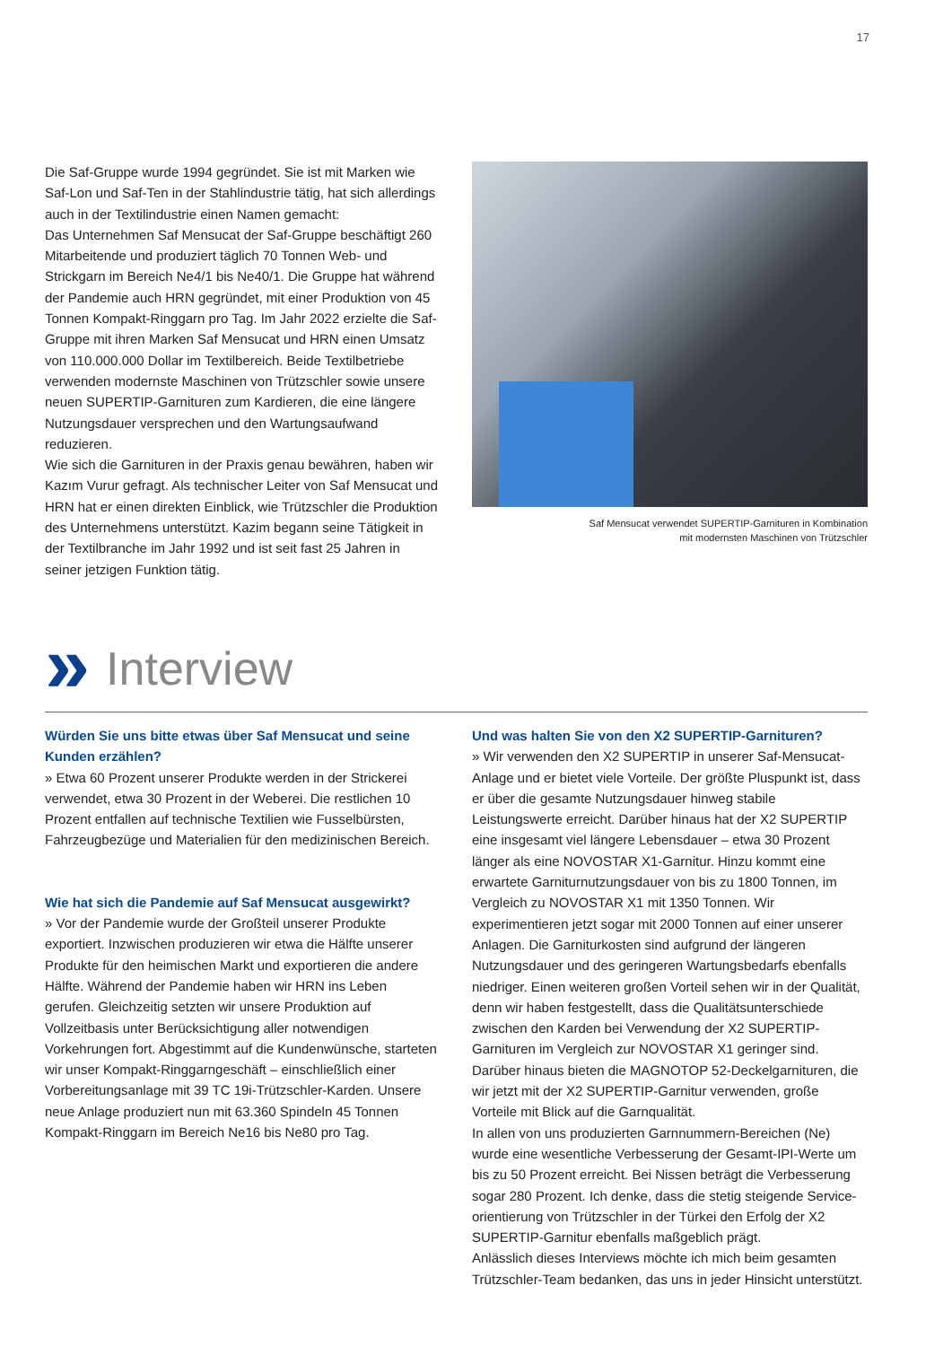17
Die Saf-Gruppe wurde 1994 gegründet. Sie ist mit Marken wie Saf-Lon und Saf-Ten in der Stahlindustrie tätig, hat sich allerdings auch in der Textilindustrie einen Namen gemacht:
Das Unternehmen Saf Mensucat der Saf-Gruppe beschäftigt 260 Mitarbeitende und produziert täglich 70 Tonnen Web- und Strickgarn im Bereich Ne4/1 bis Ne40/1. Die Gruppe hat während der Pandemie auch HRN gegründet, mit einer Produktion von 45 Tonnen Kompakt-Ringgarn pro Tag. Im Jahr 2022 erzielte die Saf-Gruppe mit ihren Marken Saf Mensucat und HRN einen Umsatz von 110.000.000 Dollar im Textilbereich. Beide Textil­betriebe verwenden modernste Maschinen von Trützschler sowie unsere neuen SUPERTIP-Garnituren zum Kardieren, die eine längere Nutzungsdauer versprechen und den Wartungs­aufwand reduzieren.
Wie sich die Garnituren in der Praxis genau bewähren, haben wir Kazım Vurur gefragt. Als technischer Leiter von Saf Mensucat und HRN hat er einen direkten Einblick, wie Trützschler die Produktion des Unternehmens unterstützt. Kazim begann seine Tätigkeit in der Textilbranche im Jahr 1992 und ist seit fast 25 Jahren in seiner jetzigen Funktion tätig.
Saf Mensucat verwendet SUPERTIP-Garnituren in Kombination
mit modernsten Maschinen von Trützschler
» Interview
Würden Sie uns bitte etwas über Saf Mensucat und seine Kunden erzählen?
» Etwa 60 Prozent unserer Produkte werden in der Strickerei verwendet, etwa 30 Prozent in der Weberei. Die restlichen 10 Prozent entfallen auf technische Textilien wie Fusselbürsten, Fahrzeugbezüge und Materialien für den medizinischen Bereich.
Wie hat sich die Pandemie auf Saf Mensucat ausgewirkt?
» Vor der Pandemie wurde der Großteil unserer Produkte exportiert. Inzwischen produzieren wir etwa die Hälfte unserer Produkte für den heimischen Markt und exportieren die andere Hälfte. Während der Pandemie haben wir HRN ins Leben gerufen. Gleichzeitig setzten wir unsere Produktion auf Vollzeitbasis unter Berücksichtigung aller notwendigen Vorkehrungen fort. Abgestimmt auf die Kundenwünsche, starteten wir unser Kompakt-Ringgarngeschäft – einschließlich einer Vorbereitungs­anlage mit 39 TC 19i-Trützschler-Karden. Unsere neue Anlage produziert nun mit 63.360 Spindeln 45 Tonnen Kompakt-Ring­garn im Bereich Ne16 bis Ne80 pro Tag.
Und was halten Sie von den X2 SUPERTIP-Garnituren?
» Wir verwenden den X2 SUPERTIP in unserer Saf-Mensucat-Anlage und er bietet viele Vorteile. Der größte Pluspunkt ist, dass er über die gesamte Nutzungsdauer hinweg stabile Leistungswerte erreicht. Darüber hinaus hat der X2 SUPERTIP eine insgesamt viel längere Lebensdauer – etwa 30 Prozent länger als eine NO­VOSTAR X1-Garnitur. Hinzu kommt eine erwartete Garniturnut­zungsdauer von bis zu 1800 Tonnen, im Vergleich zu NOVOSTAR X1 mit 1350 Tonnen. Wir experimentieren jetzt sogar mit 2000 Tonnen auf einer unserer Anlagen. Die Garniturkosten sind aufgrund der längeren Nutzungsdauer und des geringeren Wartungsbedarfs ebenfalls niedriger. Einen weiteren großen Vorteil sehen wir in der Qualität, denn wir haben festgestellt, dass die Qualitätsunterschiede zwischen den Karden bei Verwendung der X2 SUPERTIP-Garnituren im Vergleich zur NOVOSTAR X1 geringer sind. Darüber hinaus bieten die MAGNOTOP 52-Deckel­garnituren, die wir jetzt mit der X2 SUPERTIP-Garnitur verwenden, große Vorteile mit Blick auf die Garnqualität.
In allen von uns produzierten Garnnummern-Bereichen (Ne) wurde eine wesentliche Verbesserung der Gesamt-IPI-Werte um bis zu 50 Prozent erreicht. Bei Nissen beträgt die Verbesserung sogar 280 Prozent. Ich denke, dass die stetig steigende Service­orientierung von Trützschler in der Türkei den Erfolg der X2 SUPERTIP-Garnitur ebenfalls maßgeblich prägt.
Anlässlich dieses Interviews möchte ich mich beim gesamten Trützschler-Team bedanken, das uns in jeder Hinsicht unterstützt.